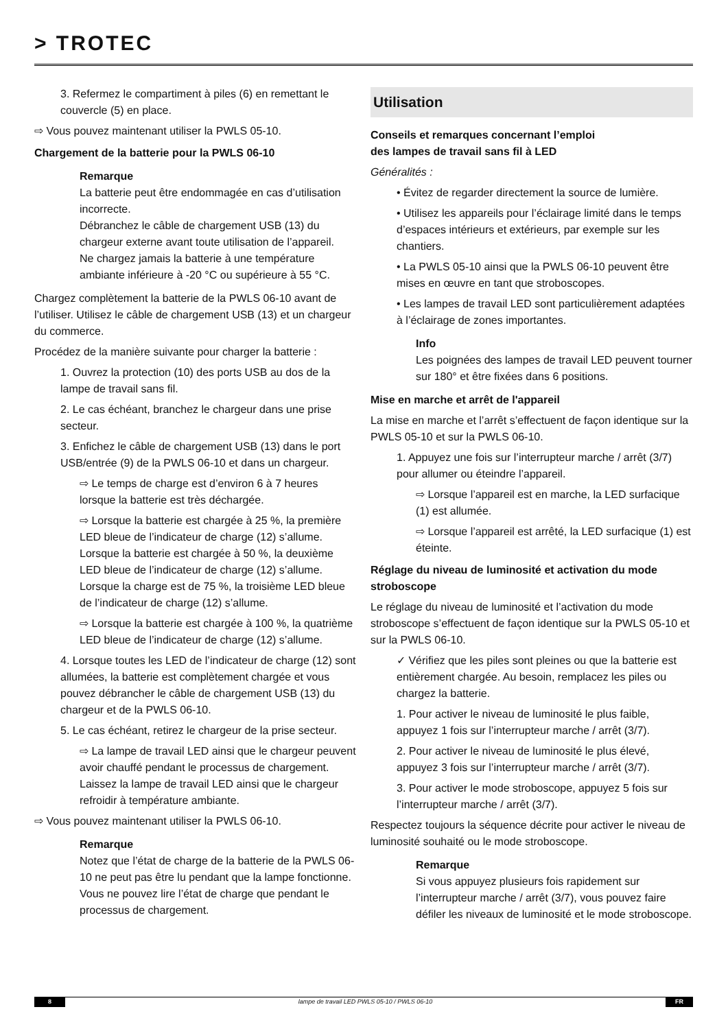> TROTEC
3. Refermez le compartiment à piles (6) en remettant le couvercle (5) en place.
⇨ Vous pouvez maintenant utiliser la PWLS 05-10.
Chargement de la batterie pour la PWLS 06-10
Remarque
La batterie peut être endommagée en cas d’utilisation incorrecte.
Débranchez le câble de chargement USB (13) du chargeur externe avant toute utilisation de l’appareil.
Ne chargez jamais la batterie à une température ambiante inférieure à -20 °C ou supérieure à 55 °C.
Chargez complètement la batterie de la PWLS 06-10 avant de l’utiliser. Utilisez le câble de chargement USB (13) et un chargeur du commerce.
Procédez de la manière suivante pour charger la batterie :
1. Ouvrez la protection (10) des ports USB au dos de la lampe de travail sans fil.
2. Le cas échéant, branchez le chargeur dans une prise secteur.
3. Enfichez le câble de chargement USB (13) dans le port USB/entrée (9) de la PWLS 06-10 et dans un chargeur.
⇨ Le temps de charge est d’environ 6 à 7 heures lorsque la batterie est très déchargée.
⇨ Lorsque la batterie est chargée à 25 %, la première LED bleue de l’indicateur de charge (12) s’allume. Lorsque la batterie est chargée à 50 %, la deuxième LED bleue de l’indicateur de charge (12) s’allume. Lorsque la charge est de 75 %, la troisième LED bleue de l’indicateur de charge (12) s’allume.
⇨ Lorsque la batterie est chargée à 100 %, la quatrième LED bleue de l’indicateur de charge (12) s’allume.
4. Lorsque toutes les LED de l’indicateur de charge (12) sont allumées, la batterie est complètement chargée et vous pouvez débrancher le câble de chargement USB (13) du chargeur et de la PWLS 06-10.
5. Le cas échéant, retirez le chargeur de la prise secteur.
⇨ La lampe de travail LED ainsi que le chargeur peuvent avoir chauffé pendant le processus de chargement. Laissez la lampe de travail LED ainsi que le chargeur refroidir à température ambiante.
⇨ Vous pouvez maintenant utiliser la PWLS 06-10.
Remarque
Notez que l’état de charge de la batterie de la PWLS 06-10 ne peut pas être lu pendant que la lampe fonctionne. Vous ne pouvez lire l’état de charge que pendant le processus de chargement.
Utilisation
Conseils et remarques concernant l’emploi
des lampes de travail sans fil à LED
Généralités :
• Évitez de regarder directement la source de lumière.
• Utilisez les appareils pour l’éclairage limité dans le temps d’espaces intérieurs et extérieurs, par exemple sur les chantiers.
• La PWLS 05-10 ainsi que la PWLS 06-10 peuvent être mises en œuvre en tant que stroboscopes.
• Les lampes de travail LED sont particulièrement adaptées à l’éclairage de zones importantes.
Info
Les poignées des lampes de travail LED peuvent tourner sur 180° et être fixées dans 6 positions.
Mise en marche et arrêt de l'appareil
La mise en marche et l’arrêt s’effectuent de façon identique sur la PWLS 05-10 et sur la PWLS 06-10.
1. Appuyez une fois sur l’interrupteur marche / arrêt (3/7) pour allumer ou éteindre l’appareil.
⇨ Lorsque l’appareil est en marche, la LED surfacique (1) est allumée.
⇨ Lorsque l’appareil est arrêté, la LED surfacique (1) est éteinte.
Réglage du niveau de luminosité et activation du mode stroboscope
Le réglage du niveau de luminosité et l’activation du mode stroboscope s’effectuent de façon identique sur la PWLS 05-10 et sur la PWLS 06-10.
✓ Vérifiez que les piles sont pleines ou que la batterie est entièrement chargée. Au besoin, remplacez les piles ou chargez la batterie.
1. Pour activer le niveau de luminosité le plus faible, appuyez 1 fois sur l’interrupteur marche / arrêt (3/7).
2. Pour activer le niveau de luminosité le plus élevé, appuyez 3 fois sur l’interrupteur marche / arrêt (3/7).
3. Pour activer le mode stroboscope, appuyez 5 fois sur l’interrupteur marche / arrêt (3/7).
Respectez toujours la séquence décrite pour activer le niveau de luminosité souhaité ou le mode stroboscope.
Remarque
Si vous appuyez plusieurs fois rapidement sur l’interrupteur marche / arrêt (3/7), vous pouvez faire défiler les niveaux de luminosité et le mode stroboscope.
8 lampe de travail LED PWLS 05-10 / PWLS 06-10 FR